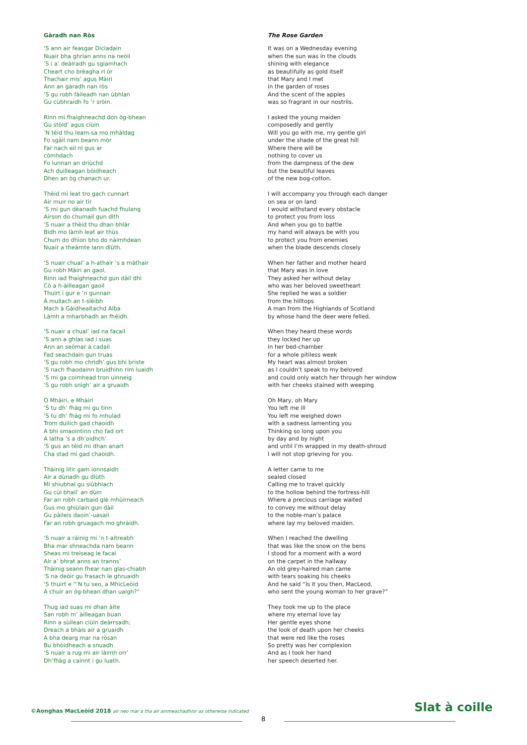Gàradh nan Ròs
’S ann air feasgar Diciadain
Nuair bha ghrian anns na neòil
’S i a’ deàlradh gu sgiamhach
Cheart cho brèagha ri òr
Thachair mis’ agus Màiri
Ann an gàradh nan ròs
’S gu robh fàileadh nan ùbhlan
Gu cùbhraidh fo ’r sròin.
Rinn mi fhaighneachd don òg-bhean
Gu stòld’ agus ciùin
’N tèid thu leam-sa mo mhàldag
Fo sgàil nam beann mòr
Far nach eil nì gus ar
còmhdach
Fo lunnan an driùchd
Ach duilleagan bòidheach
Dhen an òg chanach ur.
Thèid mi leat tro gach cunnart
Air muir no air tìr
’S mi gun dèanadh fuachd fhulang
Airson do chumail gun dìth
’S nuair a thèid thu dhan bhlàr
Bidh mo làmh leat air thùs
Chum do dhìon bho do nàimhdean
Nuair a theàrnte lann dlùth.
’S nuair chual’ a h-athair ’s a màthair
Gu robh Màiri an gaol,
Rinn iad fhaighneachd gun dàil dhi
Cò a h-àilleagan gaoil
Thuirt i gur e ’n gunnair
À mullach an t-slèibh
Mach à Gàidhealtachd Alba
Làmh a mharbhadh an fhèidh.
’S nuair a chual’ iad na facail
’S ann a ghlas iad i suas
Ann an seòmar a cadail
Fad seachdain gun truas
’S gu robh mo chrìdh’ gus bhi briste
’S nach fhaodainn bruidhinn rim luaidh
’S mi ga coimhead tron uinneig
’S gu robh snìgh’ air a gruaidh
O Mhàiri, e Mhàiri
’S tu dh’ fhàg mi gu tinn
’S tu dh’ fhàg mi fo mhulad
Trom duilich gad chaoidh
A bhi smaointinn cho fad ort
A latha ’s a dh’oidhch’
’S gus an tèid mi dhan anart
Cha stad mi gad chaoidh.
Thàinig litir gam ionnsaidh
Air a dùnadh gu dlùth
Mi shiubhal gu siùbhlach
Gu cùl bhail’ an dùin
Far an robh carbaid glè mhùirneach
Gus mo ghiùlain gun dàil
Gu pàileis daoin’-uasail
Far an robh gruagach mo ghràidh.
’S nuair a ràinig mi ’n t-aitreabh
Bha mar shneachda nam beann
Sheas mi treiseag le facal
Air a’ bhrat anns an trannsʼ
Thàinig seann fhear nan glas-chiabh
’S na deòir gu frasach le ghruaidh
’S thuirt e “’N tu seo, a MhicLeòid
A chuir an òg-bhean dhan uaigh?”
Thug iad suas mi dhan àite
San robh m’ àilleagan buan
Rinn a sùilean ciùin deàrrsadh;
Dreach a bhàis air a gruaidh
A bha dearg mar na ròsan
Bu bhòidheach a snuadh
’S nuair a rug mi air làimh orr’
Dh’fhàg a cainnt i gu luath.
The Rose Garden
It was on a Wednesday evening
when the sun was in the clouds
shining with elegance
as beautifully as gold itself
that Mary and I met
in the garden of roses
And the scent of the apples
was so fragrant in our nostrils.
I asked the young maiden
composedly and gently
Will you go with me, my gentle girl
under the shade of the great hill
Where there will be
nothing to cover us
from the dampness of the dew
but the beautiful leaves
of the new bog-cotton.
I will accompany you through each danger
on sea or on land
I would withstand every obstacle
to protect you from loss
And when you go to battle
my hand will always be with you
to protect you from enemies
when the blade descends closely
When her father and mother heard
that Mary was in love
They asked her without delay
who was her beloved sweetheart
She replied he was a soldier
from the hilltops
A man from the Highlands of Scotland
by whose hand the deer were felled.
When they heard these words
they locked her up
in her bed-chamber
for a whole pitiless week
My heart was almost broken
as I couldn’t speak to my beloved
and could only watch her through her window
with her cheeks stained with weeping
Oh Mary, oh Mary
You left me ill
You left me weighed down
with a sadness lamenting you
Thinking so long upon you
by day and by night
and until I’m wrapped in my death-shroud
I will not stop grieving for you.
A letter came to me
sealed closed
Calling me to travel quickly
to the hollow behind the fortress-hill
Where a precious carriage waited
to convey me without delay
to the noble-man’s palace
where lay my beloved maiden.
When I reached the dwelling
that was like the snow on the bens
I stood for a moment with a word
on the carpet in the hallway
An old grey-haired man came
with tears soaking his cheeks
And he said “Is it you then, MacLeod,
who sent the young woman to her grave?”
They took me up to the place
where my eternal love lay
Her gentle eyes shone
the look of death upon her cheeks
that were red like the roses
So pretty was her complexion
And as I took her hand
her speech deserted her.
©Aonghas MacLeòid 2018 air neo mar a tha air ainmeachadh/or as otherwise indicated
Slat à coille
8